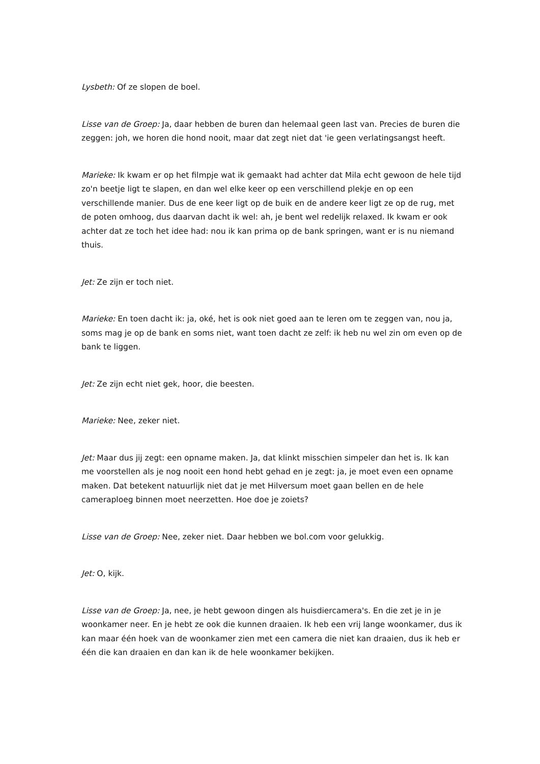Lysbeth: Of ze slopen de boel.
Lisse van de Groep: Ja, daar hebben de buren dan helemaal geen last van. Precies de buren die zeggen: joh, we horen die hond nooit, maar dat zegt niet dat 'ie geen verlatingsangst heeft.
Marieke: Ik kwam er op het filmpje wat ik gemaakt had achter dat Mila echt gewoon de hele tijd zo'n beetje ligt te slapen, en dan wel elke keer op een verschillend plekje en op een verschillende manier. Dus de ene keer ligt op de buik en de andere keer ligt ze op de rug, met de poten omhoog, dus daarvan dacht ik wel: ah, je bent wel redelijk relaxed. Ik kwam er ook achter dat ze toch het idee had: nou ik kan prima op de bank springen, want er is nu niemand thuis.
Jet: Ze zijn er toch niet.
Marieke: En toen dacht ik: ja, oké, het is ook niet goed aan te leren om te zeggen van, nou ja, soms mag je op de bank en soms niet, want toen dacht ze zelf: ik heb nu wel zin om even op de bank te liggen.
Jet: Ze zijn echt niet gek, hoor, die beesten.
Marieke: Nee, zeker niet.
Jet: Maar dus jij zegt: een opname maken. Ja, dat klinkt misschien simpeler dan het is. Ik kan me voorstellen als je nog nooit een hond hebt gehad en je zegt: ja, je moet even een opname maken. Dat betekent natuurlijk niet dat je met Hilversum moet gaan bellen en de hele cameraploeg binnen moet neerzetten. Hoe doe je zoiets?
Lisse van de Groep: Nee, zeker niet. Daar hebben we bol.com voor gelukkig.
Jet: O, kijk.
Lisse van de Groep: Ja, nee, je hebt gewoon dingen als huisdiercamera's. En die zet je in je woonkamer neer. En je hebt ze ook die kunnen draaien. Ik heb een vrij lange woonkamer, dus ik kan maar één hoek van de woonkamer zien met een camera die niet kan draaien, dus ik heb er één die kan draaien en dan kan ik de hele woonkamer bekijken.